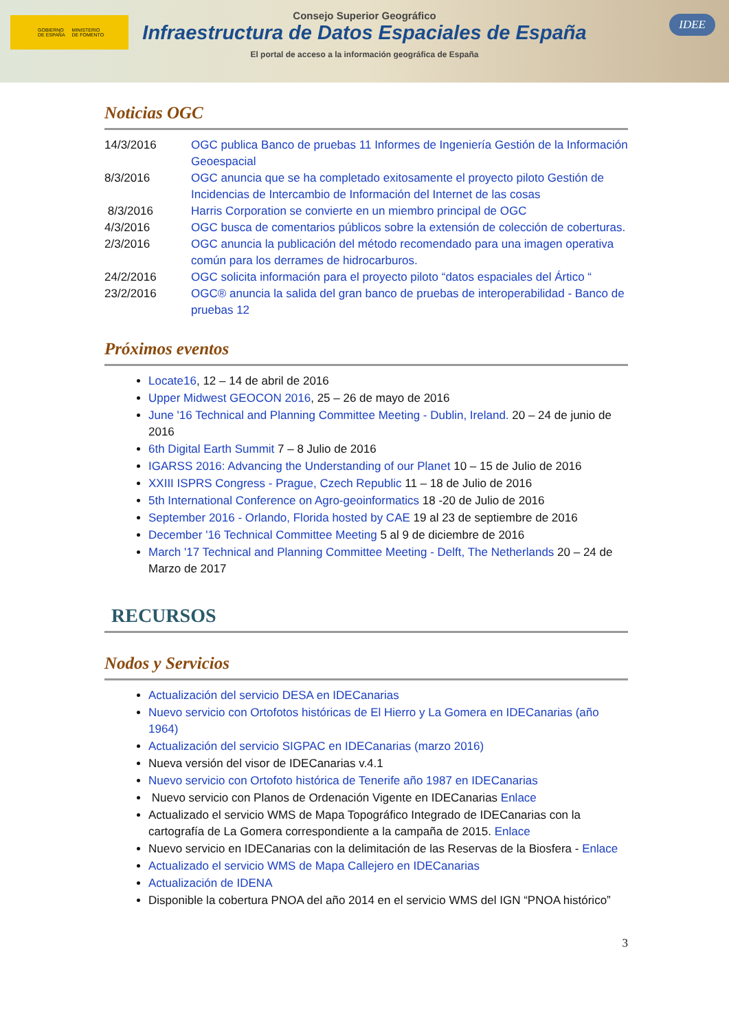GOBIERNO
DE ESPAÑA MINISTERIO
DE FOMENTO
Consejo Superior Geográfico
Infraestructura de Datos Espaciales de España
El portal de acceso a la información geográfica de España
IDEE
Noticias OGC
| 14/3/2016 | OGC publica Banco de pruebas 11 Informes de Ingeniería Gestión de la Información Geoespacial |
| 8/3/2016 | OGC anuncia que se ha completado exitosamente el proyecto piloto Gestión de Incidencias de Intercambio de Información del Internet de las cosas |
| 8/3/2016 | Harris Corporation se convierte en un miembro principal de OGC |
| 4/3/2016 | OGC busca de comentarios públicos sobre la extensión de colección de coberturas. |
| 2/3/2016 | OGC anuncia la publicación del método recomendado para una imagen operativa común para los derrames de hidrocarburos. |
| 24/2/2016 | OGC solicita información para el proyecto piloto “datos espaciales del Ártico “ |
| 23/2/2016 | OGC® anuncia la salida del gran banco de pruebas de interoperabilidad - Banco de pruebas 12 |
Próximos eventos
Locate16, 12 – 14 de abril de 2016
Upper Midwest GEOCON 2016, 25 – 26 de mayo de 2016
June '16 Technical and Planning Committee Meeting - Dublin, Ireland. 20 – 24 de junio de 2016
6th Digital Earth Summit 7 – 8 Julio de 2016
IGARSS 2016: Advancing the Understanding of our Planet 10 – 15 de Julio de 2016
XXIII ISPRS Congress - Prague, Czech Republic 11 – 18 de Julio de 2016
5th International Conference on Agro-geoinformatics 18 -20 de Julio de 2016
September 2016 - Orlando, Florida hosted by CAE 19 al 23 de septiembre de 2016
December '16 Technical Committee Meeting 5 al 9 de diciembre de 2016
March '17 Technical and Planning Committee Meeting - Delft, The Netherlands 20 – 24 de Marzo de 2017
RECURSOS
Nodos y Servicios
Actualización del servicio DESA en IDECanarias
Nuevo servicio con Ortofotos históricas de El Hierro y La Gomera en IDECanarias (año 1964)
Actualización del servicio SIGPAC en IDECanarias (marzo 2016)
Nueva versión del visor de IDECanarias v.4.1
Nuevo servicio con Ortofoto histórica de Tenerife año 1987 en IDECanarias
Nuevo servicio con Planos de Ordenación Vigente en IDECanarias Enlace
Actualizado el servicio WMS de Mapa Topográfico Integrado de IDECanarias con la cartografía de La Gomera correspondiente a la campaña de 2015. Enlace
Nuevo servicio en IDECanarias con la delimitación de las Reservas de la Biosfera - Enlace
Actualizado el servicio WMS de Mapa Callejero en IDECanarias
Actualización de IDENA
Disponible la cobertura PNOA del año 2014 en el servicio WMS del IGN “PNOA histórico”
3